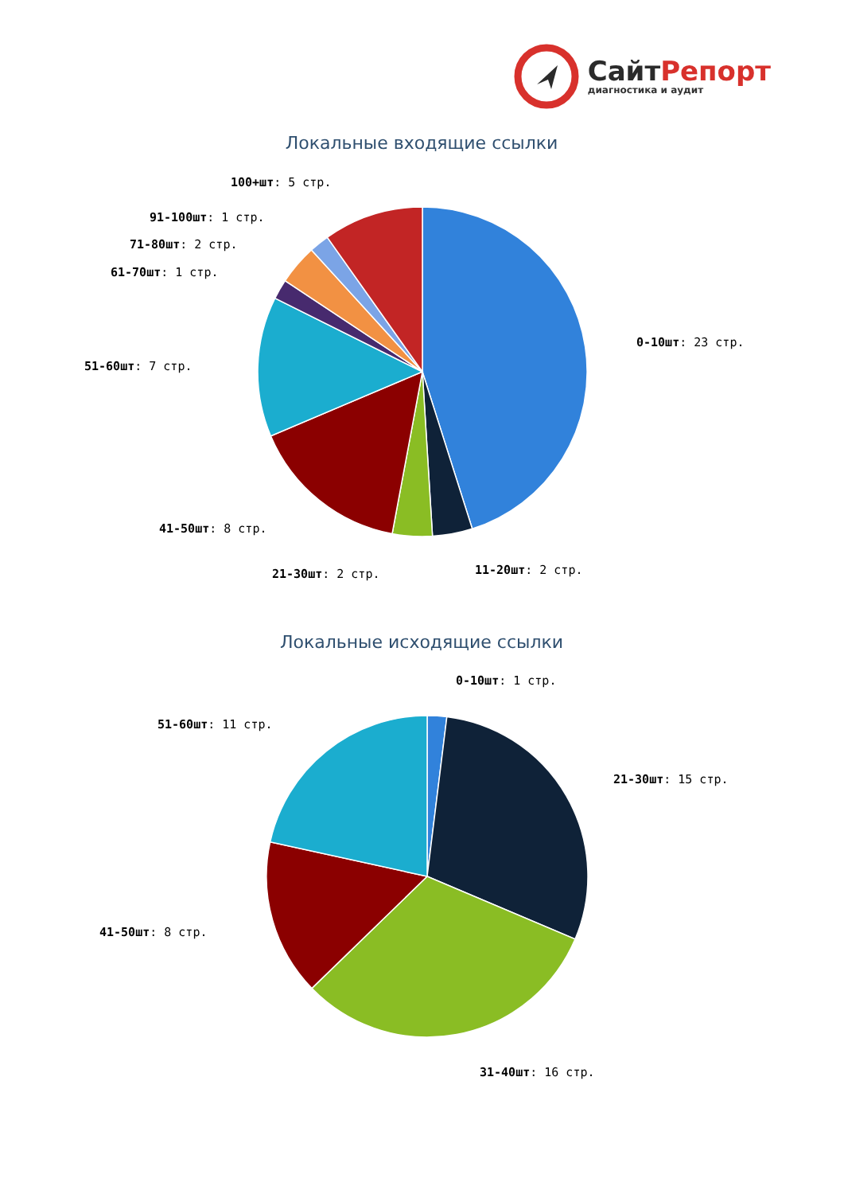СайтРепорт
диагностика и аудит
Локальные входящие ссылки
0-10шт: 23 стр.
11-20шт: 2 стр.
21-30шт: 2 стр.
41-50шт: 8 стр.
51-60шт: 7 стр.
61-70шт: 1 стр.
71-80шт: 2 стр.
91-100шт: 1 стр.
100+шт: 5 стр.
Локальные исходящие ссылки
0-10шт: 1 стр.
21-30шт: 15 стр.
31-40шт: 16 стр.
41-50шт: 8 стр.
51-60шт: 11 стр.